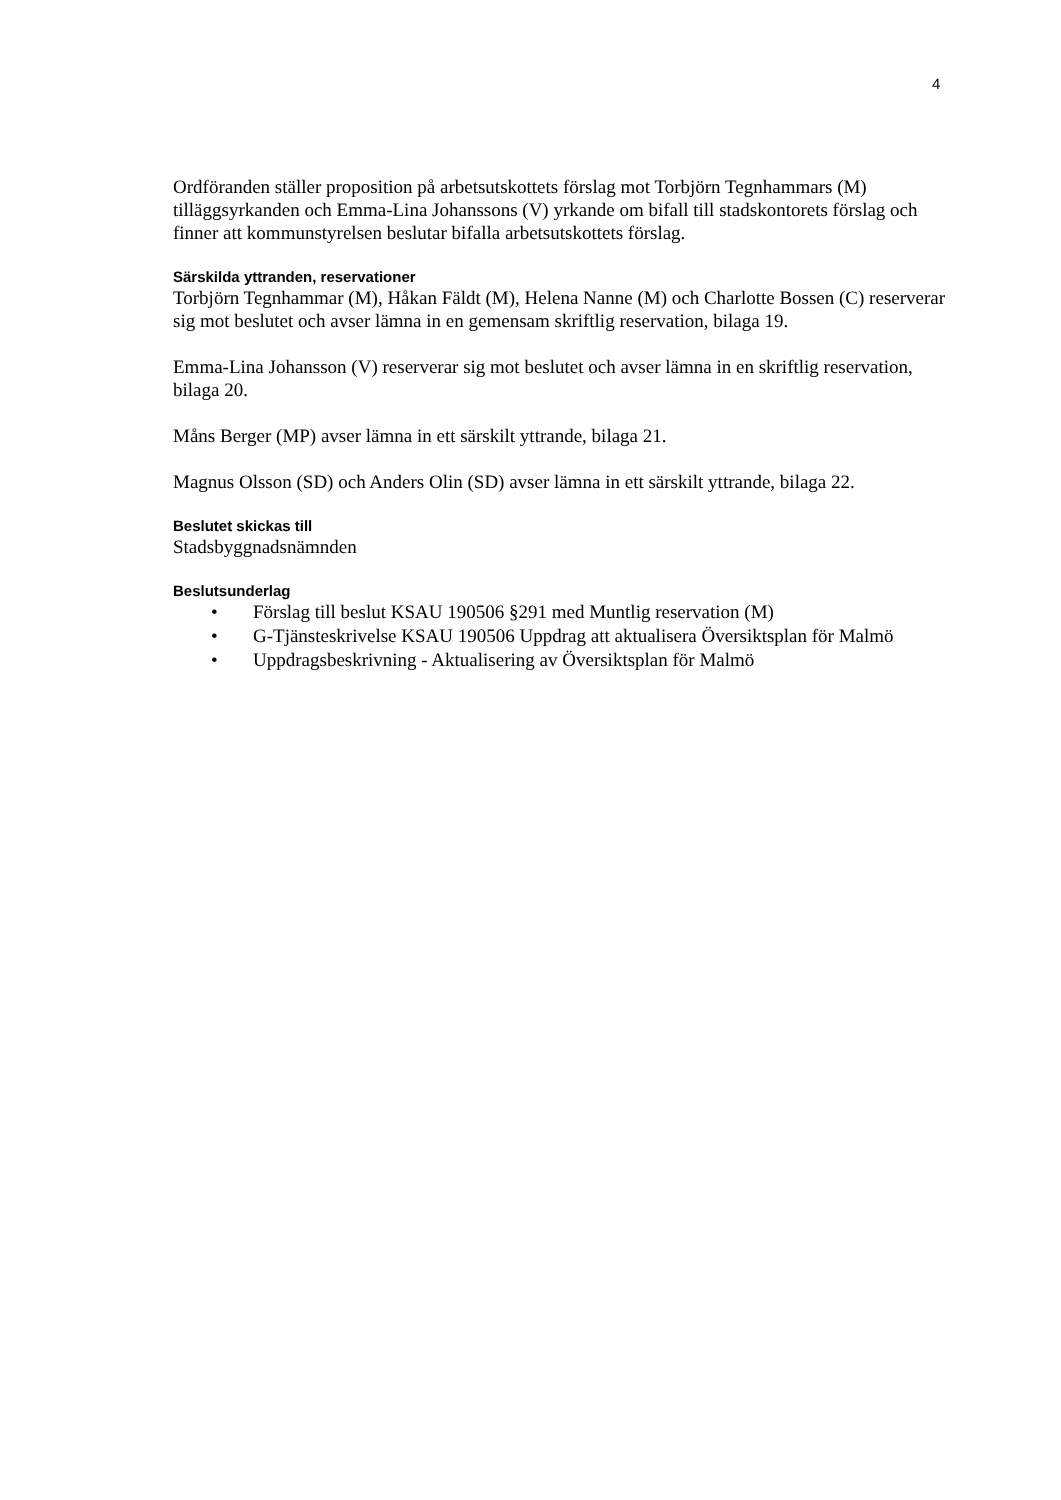4
Ordföranden ställer proposition på arbetsutskottets förslag mot Torbjörn Tegnhammars (M) tilläggsyrkanden och Emma-Lina Johanssons (V) yrkande om bifall till stadskontorets förslag och finner att kommunstyrelsen beslutar bifalla arbetsutskottets förslag.
Särskilda yttranden, reservationer
Torbjörn Tegnhammar (M), Håkan Fäldt (M), Helena Nanne (M) och Charlotte Bossen (C) reserverar sig mot beslutet och avser lämna in en gemensam skriftlig reservation, bilaga 19.
Emma-Lina Johansson (V) reserverar sig mot beslutet och avser lämna in en skriftlig reservation, bilaga 20.
Måns Berger (MP) avser lämna in ett särskilt yttrande, bilaga 21.
Magnus Olsson (SD) och Anders Olin (SD) avser lämna in ett särskilt yttrande, bilaga 22.
Beslutet skickas till
Stadsbyggnadsnämnden
Beslutsunderlag
• Förslag till beslut KSAU 190506 §291 med Muntlig reservation (M)
• G-Tjänsteskrivelse KSAU 190506 Uppdrag att aktualisera Översiktsplan för Malmö
• Uppdragsbeskrivning - Aktualisering av Översiktsplan för Malmö